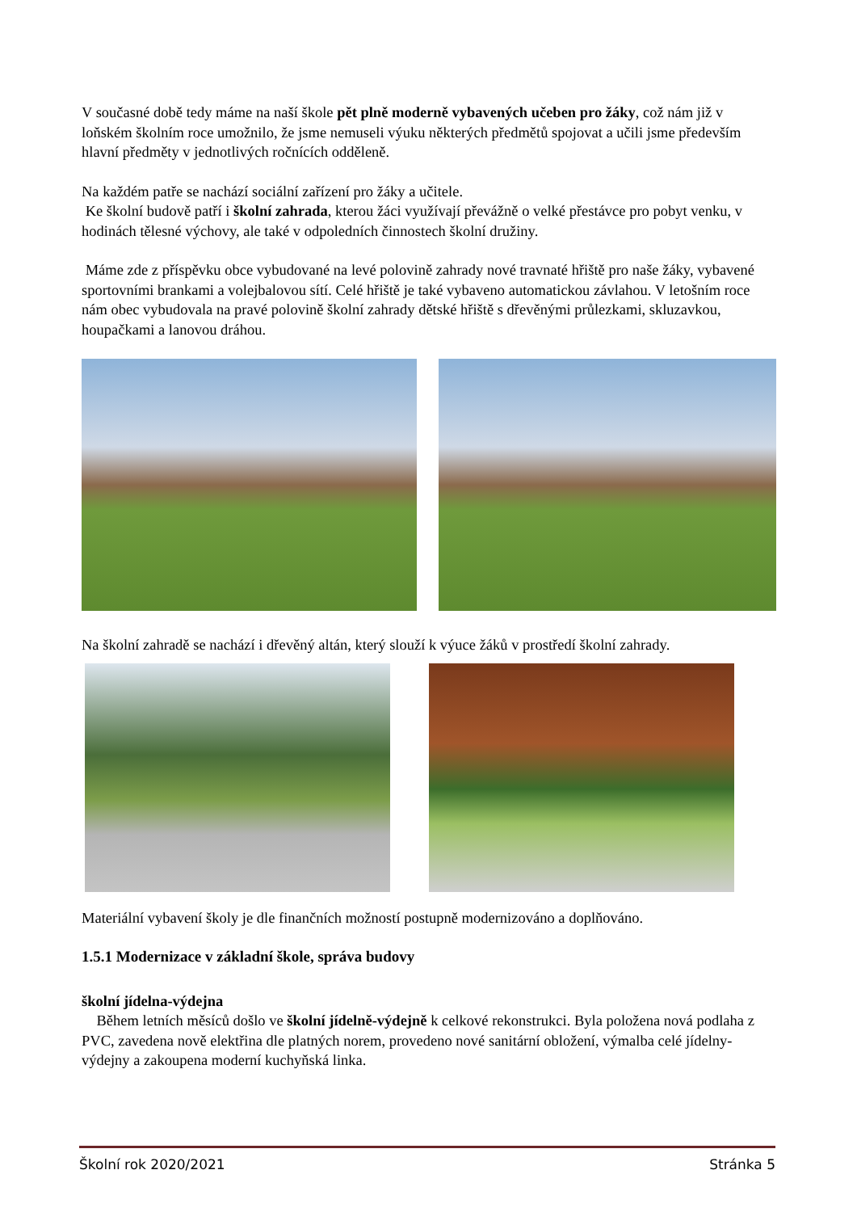V současné době tedy máme na naší škole pět plně moderně vybavených učeben pro žáky, což nám již v loňském školním roce umožnilo, že jsme nemuseli výuku některých předmětů spojovat a učili jsme především hlavní předměty v jednotlivých ročnících odděleně.
Na každém patře se nachází sociální zařízení pro žáky a učitele.
Ke školní budově patří i školní zahrada, kterou žáci využívají převážně o velké přestávce pro pobyt venku, v hodinách tělesné výchovy, ale také v odpoledních činnostech školní družiny.
Máme zde z příspěvku obce vybudované na levé polovině zahrady nové travnaté hřiště pro naše žáky, vybavené sportovními brankami a volejbalovou sítí. Celé hřiště je také vybaveno automatickou závlahou. V letošním roce nám obec vybudovala na pravé polovině školní zahrady dětské hřiště s dřevěnými průlezkami, skluzavkou, houpačkami a lanovou dráhou.
Na školní zahradě se nachází i dřevěný altán, který slouží k výuce žáků v prostředí školní zahrady.
Materiální vybavení školy je dle finančních možností postupně modernizováno a doplňováno.
1.5.1 Modernizace v základní škole, správa budovy
školní jídelna-výdejna
Během letních měsíců došlo ve školní jídelně-výdejně k celkové rekonstrukci. Byla položena nová podlaha z PVC, zavedena nově elektřina dle platných norem, provedeno nové sanitární obložení, výmalba celé jídelny-výdejny a zakoupena moderní kuchyňská linka.
Školní rok 2020/2021 Stránka 5